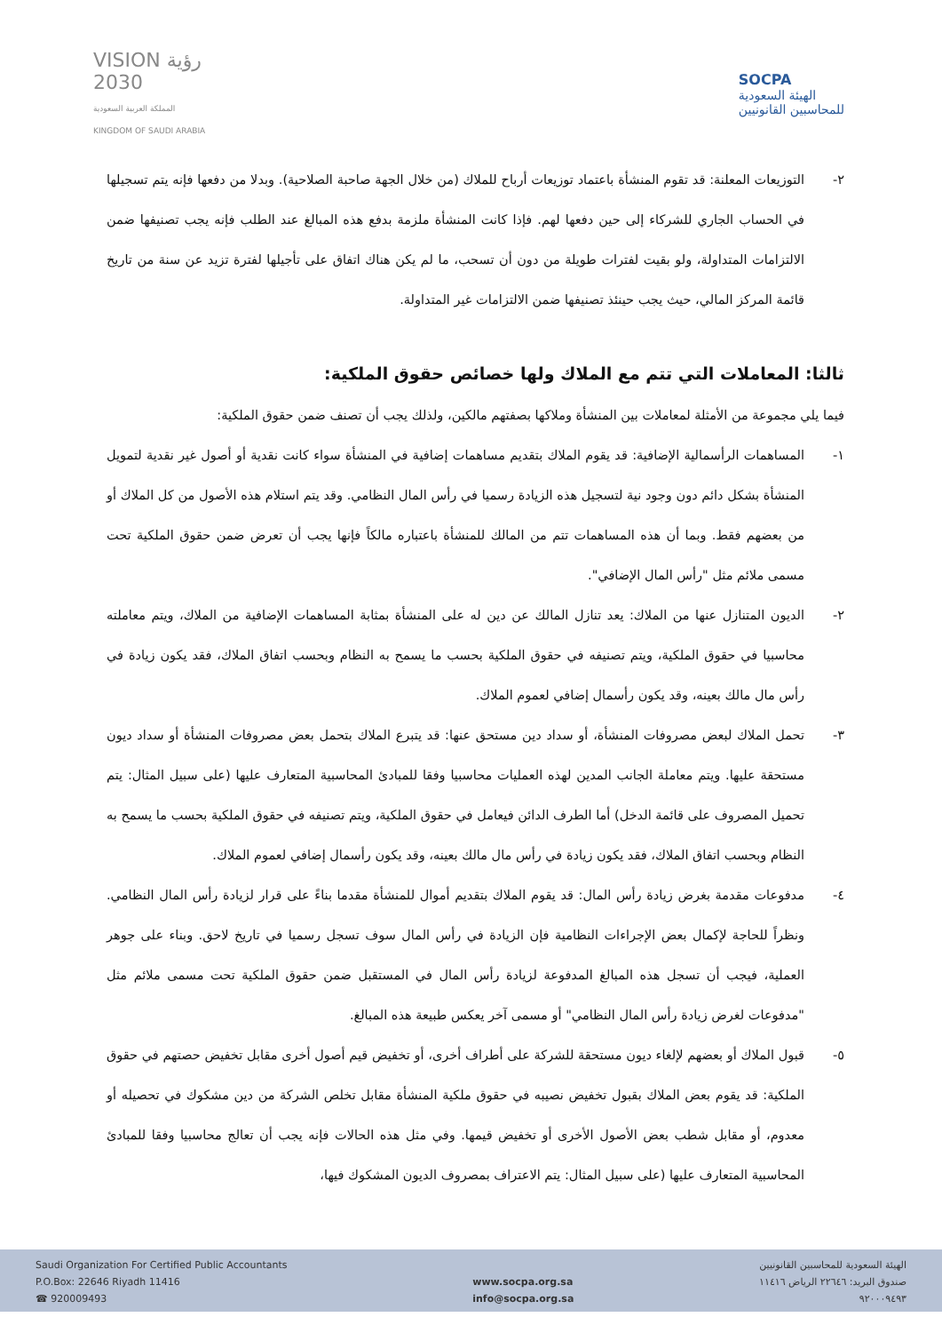VISION رؤية
2030
المملكة العربية السعودية
KINGDOM OF SAUDI ARABIA
SOCPA
الهيئة السعودية
للمحاسبين القانونيين
٢- التوزيعات المعلنة: قد تقوم المنشأة باعتماد توزيعات أرباح للملاك (من خلال الجهة صاحبة الصلاحية). وبدلا من دفعها فإنه يتم تسجيلها في الحساب الجاري للشركاء إلى حين دفعها لهم. فإذا كانت المنشأة ملزمة بدفع هذه المبالغ عند الطلب فإنه يجب تصنيفها ضمن الالتزامات المتداولة، ولو بقيت لفترات طويلة من دون أن تسحب، ما لم يكن هناك اتفاق على تأجيلها لفترة تزيد عن سنة من تاريخ قائمة المركز المالي، حيث يجب حينئذ تصنيفها ضمن الالتزامات غير المتداولة.
ثالثا: المعاملات التي تتم مع الملاك ولها خصائص حقوق الملكية:
فيما يلي مجموعة من الأمثلة لمعاملات بين المنشأة وملاكها بصفتهم مالكين، ولذلك يجب أن تصنف ضمن حقوق الملكية:
١- المساهمات الرأسمالية الإضافية: قد يقوم الملاك بتقديم مساهمات إضافية في المنشأة سواء كانت نقدية أو أصول غير نقدية لتمويل المنشأة بشكل دائم دون وجود نية لتسجيل هذه الزيادة رسميا في رأس المال النظامي. وقد يتم استلام هذه الأصول من كل الملاك أو من بعضهم فقط. وبما أن هذه المساهمات تتم من المالك للمنشأة باعتباره مالكاً فإنها يجب أن تعرض ضمن حقوق الملكية تحت مسمى ملائم مثل "رأس المال الإضافي".
٢- الديون المتنازل عنها من الملاك: يعد تنازل المالك عن دين له على المنشأة بمثابة المساهمات الإضافية من الملاك، ويتم معاملته محاسبيا في حقوق الملكية، ويتم تصنيفه في حقوق الملكية بحسب ما يسمح به النظام وبحسب اتفاق الملاك، فقد يكون زيادة في رأس مال مالك بعينه، وقد يكون رأسمال إضافي لعموم الملاك.
٣- تحمل الملاك لبعض مصروفات المنشأة، أو سداد دين مستحق عنها: قد يتبرع الملاك بتحمل بعض مصروفات المنشأة أو سداد ديون مستحقة عليها. ويتم معاملة الجانب المدين لهذه العمليات محاسبيا وفقا للمبادئ المحاسبية المتعارف عليها (على سبيل المثال: يتم تحميل المصروف على قائمة الدخل) أما الطرف الدائن فيعامل في حقوق الملكية، ويتم تصنيفه في حقوق الملكية بحسب ما يسمح به النظام وبحسب اتفاق الملاك، فقد يكون زيادة في رأس مال مالك بعينه، وقد يكون رأسمال إضافي لعموم الملاك.
٤- مدفوعات مقدمة بغرض زيادة رأس المال: قد يقوم الملاك بتقديم أموال للمنشأة مقدما بناءً على قرار لزيادة رأس المال النظامي. ونظراً للحاجة لإكمال بعض الإجراءات النظامية فإن الزيادة في رأس المال سوف تسجل رسميا في تاريخ لاحق. وبناء على جوهر العملية، فيجب أن تسجل هذه المبالغ المدفوعة لزيادة رأس المال في المستقبل ضمن حقوق الملكية تحت مسمى ملائم مثل "مدفوعات لغرض زيادة رأس المال النظامي" أو مسمى آخر يعكس طبيعة هذه المبالغ.
٥- قبول الملاك أو بعضهم لإلغاء ديون مستحقة للشركة على أطراف أخرى، أو تخفيض قيم أصول أخرى مقابل تخفيض حصتهم في حقوق الملكية: قد يقوم بعض الملاك بقبول تخفيض نصيبه في حقوق ملكية المنشأة مقابل تخلص الشركة من دين مشكوك في تحصيله أو معدوم، أو مقابل شطب بعض الأصول الأخرى أو تخفيض قيمها. وفي مثل هذه الحالات فإنه يجب أن تعالج محاسبيا وفقا للمبادئ المحاسبية المتعارف عليها (على سبيل المثال: يتم الاعتراف بمصروف الديون المشكوك فيها،
Saudi Organization For Certified Public Accountants
P.O.Box: 22646 Riyadh 11416
☎ 920009493
www.socpa.org.sa
info@socpa.org.sa
الهيئة السعودية للمحاسبين القانونيين
صندوق البريد: ٢٢٦٤٦ الرياض ١١٤١٦
٩٢٠٠٠٩٤٩٣